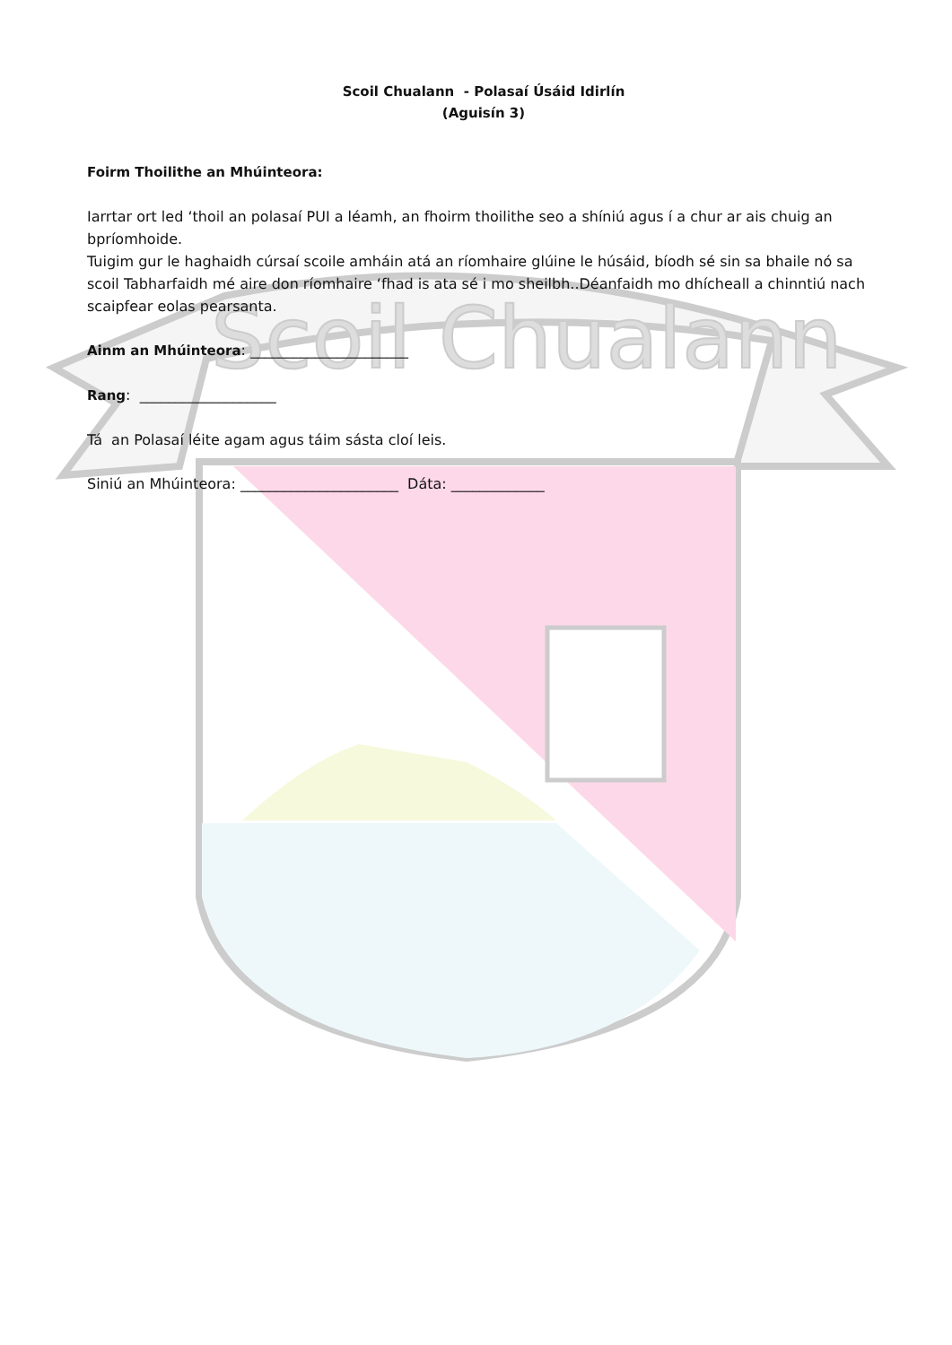Scoil Chualann
Scoil Chualann - Polasaí Úsáid Idirlín
(Aguisín 3)
Foirm Thoilithe an Mhúinteora:
Iarrtar ort led ‘thoil an polasaí PUI a léamh, an fhoirm thoilithe seo a shíniú agus í a chur ar ais chuig an bpríomhoide.
Tuigim gur le haghaidh cúrsaí scoile amháin atá an ríomhaire glúine le húsáid, bíodh sé sin sa bhaile nó sa scoil Tabharfaidh mé aire don ríomhaire ‘fhad is ata sé i mo sheilbh..Déanfaidh mo dhícheall a chinntiú nach scaipfear eolas pearsanta.
Ainm an Mhúinteora: ______________________
Rang: ___________________
Tá an Polasaí léite agam agus táim sásta cloí leis.
Siniú an Mhúinteora: ______________________ Dáta: _____________